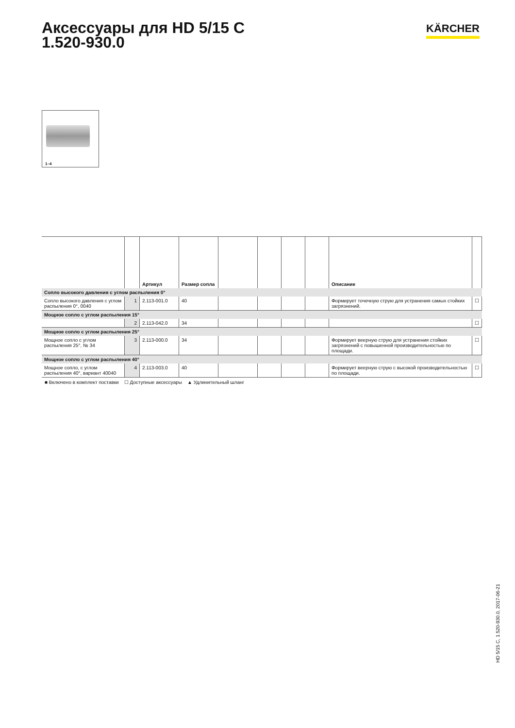Аксессуары для HD 5/15 C
1.520-930.0
KÄRCHER
1–4
| | | Артикул | Размер сопла | | | | | Описание | |
| --- | --- | --- | --- | --- | --- | --- | --- | --- | --- |
| Сопло высокого давления с углом распыления 0° | | | | | | | | | |
| Сопло высокого давления с углом распыления 0°, 0040 | 1 | 2.113-001.0 | 40 | | | | | Формирует точечную струю для устранения самых стойких загрязнений. | ☐ |
| Мощное сопло с углом распыления 15° | | | | | | | | | |
| | 2 | 2.113-042.0 | 34 | | | | | | ☐ |
| Мощное сопло с углом распыления 25° | | | | | | | | | |
| Мощное сопло с углом распыления 25°, № 34 | 3 | 2.113-000.0 | 34 | | | | | Формирует веерную струю для устранения стойких загрязнений с повышенной производительностью по площади. | ☐ |
| Мощное сопло с углом распыления 40° | | | | | | | | | |
| Мощное сопло, с углом распыления 40°, вариант 40040 | 4 | 2.113-003.0 | 40 | | | | | Формирует веерную струю с высокой производительностью по площади. | ☐ |
■ Включено в комплект поставки ☐ Доступные аксессуары ▲ Удлинительный шланг
HD 5/15 C, 1.520-930.0, 2017-06-21